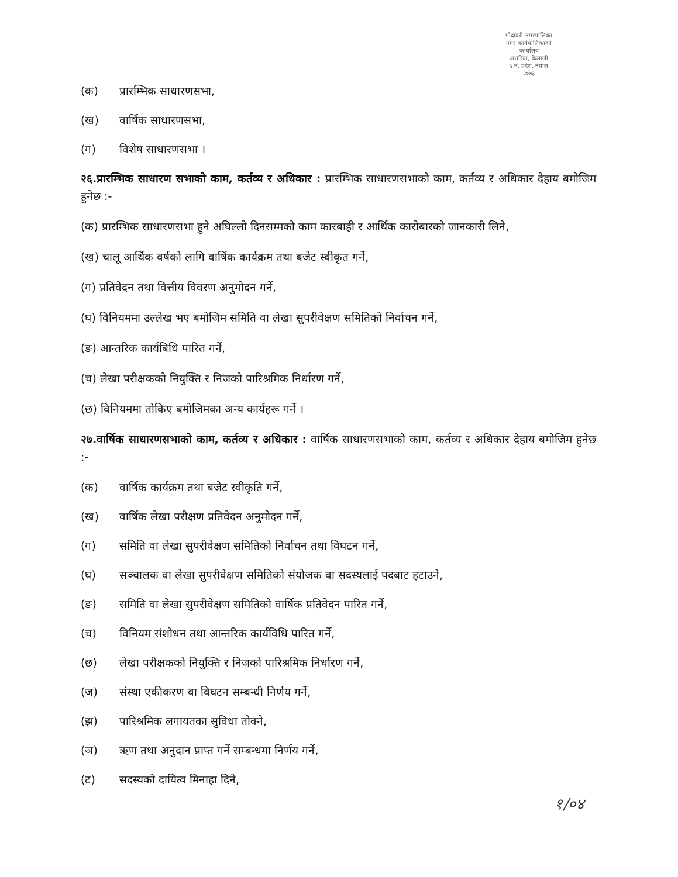गोदावरी नगरपालिका
नगर कार्यपालिकाको कार्यालय
अत्तरिया, कैलाली
७ नं. प्रदेश, नेपाल
२०७३
(क) प्रारम्भिक साधारणसभा,
(ख) वार्षिक साधारणसभा,
(ग) विशेष साधारणसभा ।
२६.प्रारम्भिक साधारण सभाको काम, कर्तव्य र अधिकार : प्रारम्भिक साधारणसभाको काम, कर्तव्य र अधिकार देहाय बमोजिम हुनेछ :-
(क) प्रारम्भिक साधारणसभा हुने अघिल्लो दिनसम्मको काम कारबाही र आर्थिक कारोबारको जानकारी लिने,
(ख) चालू आर्थिक वर्षको लागि वार्षिक कार्यक्रम तथा बजेट स्वीकृत गर्ने,
(ग) प्रतिवेदन तथा वित्तीय विवरण अनुमोदन गर्ने,
(घ) विनियममा उल्लेख भए बमोजिम समिति वा लेखा सुपरीवेक्षण समितिको निर्वाचन गर्ने,
(ङ) आन्तरिक कार्यबिधि पारित गर्ने,
(च) लेखा परीक्षकको नियुक्ति र निजको पारिश्रमिक निर्धारण गर्ने,
(छ) विनियममा तोकिए बमोजिमका अन्य कार्यहरू गर्ने ।
२७.वार्षिक साधारणसभाको काम, कर्तव्य र अधिकार : वार्षिक साधारणसभाको काम, कर्तव्य र अधिकार देहाय बमोजिम हुनेछ :-
(क) वार्षिक कार्यक्रम तथा बजेट स्वीकृति गर्ने,
(ख) वार्षिक लेखा परीक्षण प्रतिवेदन अनुमोदन गर्ने,
(ग) समिति वा लेखा सुपरीवेक्षण समितिको निर्वाचन तथा विघटन गर्ने,
(घ) सञ्चालक वा लेखा सुपरीवेक्षण समितिको संयोजक वा सदस्यलाई पदबाट हटाउने,
(ङ) समिति वा लेखा सुपरीवेक्षण समितिको वार्षिक प्रतिवेदन पारित गर्ने,
(च) विनियम संशोधन तथा आन्तरिक कार्यविधि पारित गर्ने,
(छ) लेखा परीक्षकको नियुक्ति र निजको पारिश्रमिक निर्धारण गर्ने,
(ज) संस्था एकीकरण वा विघटन सम्बन्धी निर्णय गर्ने,
(झ) पारिश्रमिक लगायतका सुविधा तोक्ने,
(ञ) ऋण तथा अनुदान प्राप्त गर्ने सम्बन्धमा निर्णय गर्ने,
(ट) सदस्यको दायित्व मिनाहा दिने,
१/०४